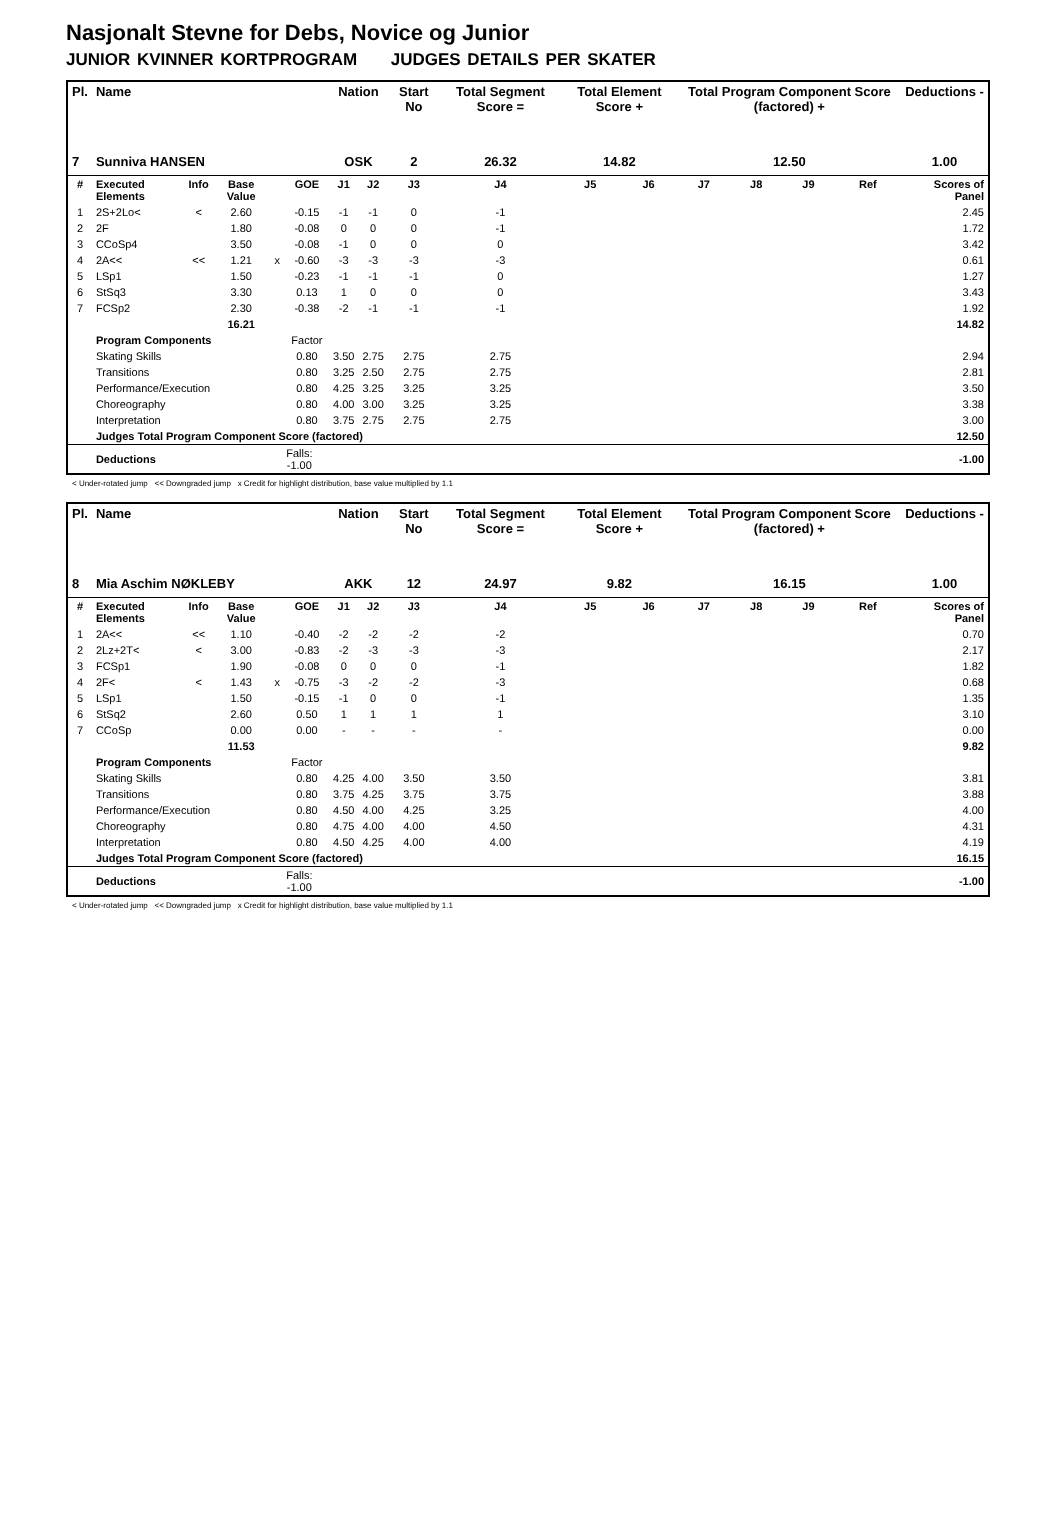Nasjonalt Stevne for Debs, Novice og Junior
JUNIOR KVINNER KORTPROGRAM JUDGES DETAILS PER SKATER
| Pl. | Name | | | | | Nation | | Start No | Total Segment Score = | Total Element Score + | | Total Program Component Score (factored) + | | | | Deductions - |
| --- | --- | --- | --- | --- | --- | --- | --- | --- | --- | --- | --- | --- | --- | --- | --- | --- |
| 7 | Sunniva HANSEN | | | | | OSK | | 2 | 26.32 | 14.82 | | 12.50 | | | | 1.00 |
| # | Executed Elements | Info | Base Value | | GOE | J1 | J2 | J3 | J4 | J5 | J6 | J7 | J8 | J9 | Ref | Scores of Panel |
| 1 | 2S+2Lo< | < | 2.60 | | -0.15 | -1 | -1 | 0 | -1 | | | | | | | 2.45 |
| 2 | 2F | | 1.80 | | -0.08 | 0 | 0 | 0 | -1 | | | | | | | 1.72 |
| 3 | CCoSp4 | | 3.50 | | -0.08 | -1 | 0 | 0 | 0 | | | | | | | 3.42 |
| 4 | 2A<< | << | 1.21 | x | -0.60 | -3 | -3 | -3 | -3 | | | | | | | 0.61 |
| 5 | LSp1 | | 1.50 | | -0.23 | -1 | -1 | -1 | 0 | | | | | | | 1.27 |
| 6 | StSq3 | | 3.30 | | 0.13 | 1 | 0 | 0 | 0 | | | | | | | 3.43 |
| 7 | FCSp2 | | 2.30 | | -0.38 | -2 | -1 | -1 | -1 | | | | | | | 1.92 |
| | | | 16.21 | | | | | | | | | | | | | 14.82 |
| | Program Components | | | | Factor | | | | | | | | | | | |
| | Skating Skills | | | | 0.80 | 3.50 | 2.75 | 2.75 | 2.75 | | | | | | | 2.94 |
| | Transitions | | | | 0.80 | 3.25 | 2.50 | 2.75 | 2.75 | | | | | | | 2.81 |
| | Performance/Execution | | | | 0.80 | 4.25 | 3.25 | 3.25 | 3.25 | | | | | | | 3.50 |
| | Choreography | | | | 0.80 | 4.00 | 3.00 | 3.25 | 3.25 | | | | | | | 3.38 |
| | Interpretation | | | | 0.80 | 3.75 | 2.75 | 2.75 | 2.75 | | | | | | | 3.00 |
| | Judges Total Program Component Score (factored) | | | | | | | | | | | | | | | 12.50 |
| | Deductions | | | Falls: -1.00 | | | | | | | | | | | | -1.00 |
< Under-rotated jump << Downgraded jump x Credit for highlight distribution, base value multiplied by 1.1
| Pl. | Name | | | | | Nation | | Start No | Total Segment Score = | Total Element Score + | | Total Program Component Score (factored) + | | | | Deductions - |
| --- | --- | --- | --- | --- | --- | --- | --- | --- | --- | --- | --- | --- | --- | --- | --- | --- |
| 8 | Mia Aschim NØKLEBY | | | | | AKK | | 12 | 24.97 | 9.82 | | 16.15 | | | | 1.00 |
| # | Executed Elements | Info | Base Value | | GOE | J1 | J2 | J3 | J4 | J5 | J6 | J7 | J8 | J9 | Ref | Scores of Panel |
| 1 | 2A<< | << | 1.10 | | -0.40 | -2 | -2 | -2 | -2 | | | | | | | 0.70 |
| 2 | 2Lz+2T< | < | 3.00 | | -0.83 | -2 | -3 | -3 | -3 | | | | | | | 2.17 |
| 3 | FCSp1 | | 1.90 | | -0.08 | 0 | 0 | 0 | -1 | | | | | | | 1.82 |
| 4 | 2F< | < | 1.43 | x | -0.75 | -3 | -2 | -2 | -3 | | | | | | | 0.68 |
| 5 | LSp1 | | 1.50 | | -0.15 | -1 | 0 | 0 | -1 | | | | | | | 1.35 |
| 6 | StSq2 | | 2.60 | | 0.50 | 1 | 1 | 1 | 1 | | | | | | | 3.10 |
| 7 | CCoSp | | 0.00 | | 0.00 | - | - | - | - | | | | | | | 0.00 |
| | | | 11.53 | | | | | | | | | | | | | 9.82 |
| | Program Components | | | | Factor | | | | | | | | | | | |
| | Skating Skills | | | | 0.80 | 4.25 | 4.00 | 3.50 | 3.50 | | | | | | | 3.81 |
| | Transitions | | | | 0.80 | 3.75 | 4.25 | 3.75 | 3.75 | | | | | | | 3.88 |
| | Performance/Execution | | | | 0.80 | 4.50 | 4.00 | 4.25 | 3.25 | | | | | | | 4.00 |
| | Choreography | | | | 0.80 | 4.75 | 4.00 | 4.00 | 4.50 | | | | | | | 4.31 |
| | Interpretation | | | | 0.80 | 4.50 | 4.25 | 4.00 | 4.00 | | | | | | | 4.19 |
| | Judges Total Program Component Score (factored) | | | | | | | | | | | | | | | 16.15 |
| | Deductions | | | Falls: -1.00 | | | | | | | | | | | | -1.00 |
< Under-rotated jump << Downgraded jump x Credit for highlight distribution, base value multiplied by 1.1